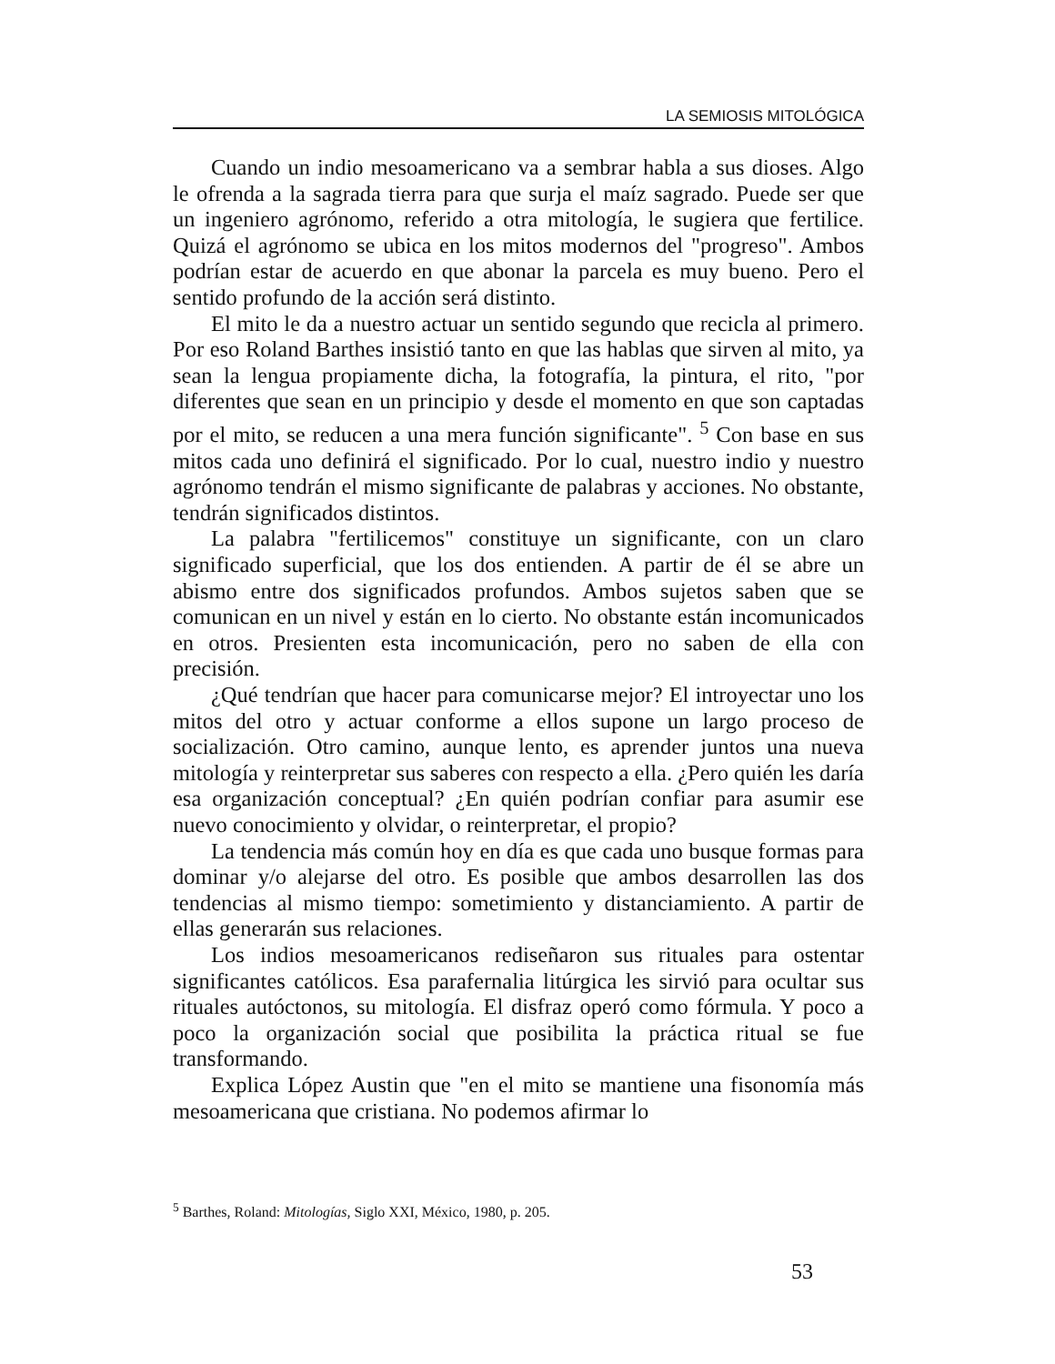LA SEMIOSIS MITOLÓGICA
Cuando un indio mesoamericano va a sembrar habla a sus dioses. Algo le ofrenda a la sagrada tierra para que surja el maíz sagrado. Puede ser que un ingeniero agrónomo, referido a otra mitología, le sugiera que fertilice. Quizá el agrónomo se ubica en los mitos modernos del "progreso". Ambos podrían estar de acuerdo en que abonar la parcela es muy bueno. Pero el sentido profundo de la acción será distinto.
El mito le da a nuestro actuar un sentido segundo que recicla al primero. Por eso Roland Barthes insistió tanto en que las hablas que sirven al mito, ya sean la lengua propiamente dicha, la fotografía, la pintura, el rito, "por diferentes que sean en un principio y desde el momento en que son captadas por el mito, se reducen a una mera función significante". <sup>5</sup> Con base en sus mitos cada uno definirá el significado. Por lo cual, nuestro indio y nuestro agrónomo tendrán el mismo significante de palabras y acciones. No obstante, tendrán significados distintos.
La palabra "fertilicemos" constituye un significante, con un claro significado superficial, que los dos entienden. A partir de él se abre un abismo entre dos significados profundos. Ambos sujetos saben que se comunican en un nivel y están en lo cierto. No obstante están incomunicados en otros. Presienten esta incomunicación, pero no saben de ella con precisión.
¿Qué tendrían que hacer para comunicarse mejor? El introyectar uno los mitos del otro y actuar conforme a ellos supone un largo proceso de socialización. Otro camino, aunque lento, es aprender juntos una nueva mitología y reinterpretar sus saberes con respecto a ella. ¿Pero quién les daría esa organización conceptual? ¿En quién podrían confiar para asumir ese nuevo conocimiento y olvidar, o reinterpretar, el propio?
La tendencia más común hoy en día es que cada uno busque formas para dominar y/o alejarse del otro. Es posible que ambos desarrollen las dos tendencias al mismo tiempo: sometimiento y distanciamiento. A partir de ellas generarán sus relaciones.
Los indios mesoamericanos rediseñaron sus rituales para ostentar significantes católicos. Esa parafernalia litúrgica les sirvió para ocultar sus rituales autóctonos, su mitología. El disfraz operó como fórmula. Y poco a poco la organización social que posibilita la práctica ritual se fue transformando.
Explica López Austin que "en el mito se mantiene una fisonomía más mesoamericana que cristiana. No podemos afirmar lo
<sup>5</sup> Barthes, Roland: Mitologías, Siglo XXI, México, 1980, p. 205.
53